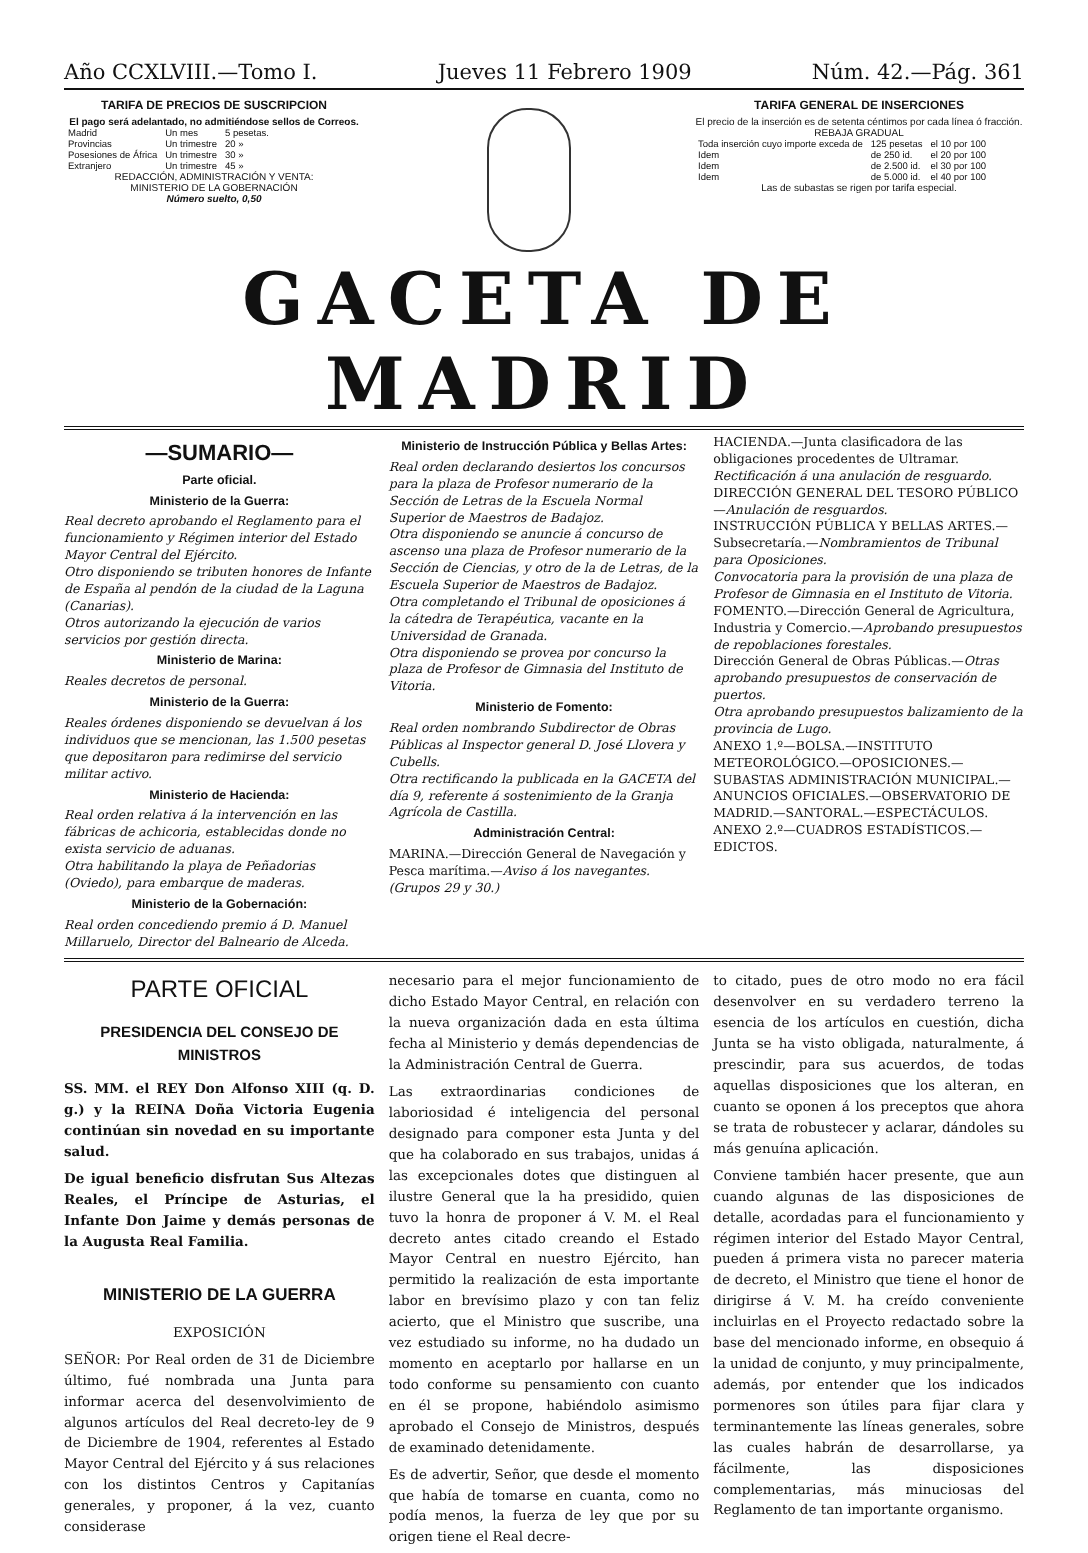Año CCXLVIII.—Tomo I. Jueves 11 Febrero 1909 Núm. 42.—Pág. 361
TARIFA DE PRECIOS DE SUSCRIPCION
El pago será adelantado, no admitiéndose sellos de Correos.
| Madrid | Un mes | 5 pesetas. |
| Provincias | Un trimestre | 20 » |
| Posesiones de África | Un trimestre | 30 » |
| Extranjero | Un trimestre | 45 » |
REDACCIÓN, ADMINISTRACIÓN Y VENTA:
MINISTERIO DE LA GOBERNACIÓN
Número suelto, 0,50
TARIFA GENERAL DE INSERCIONES
El precio de la inserción es de setenta céntimos por cada línea ó fracción.
REBAJA GRADUAL
| Toda inserción cuyo importe exceda de | 125 pesetas | el 10 por 100 |
| Idem | de 250 id. | el 20 por 100 |
| Idem | de 2.500 id. | el 30 por 100 |
| Idem | de 5.000 id. | el 40 por 100 |
Las de subastas se rigen por tarifa especial.
GACETA DE MADRID
—SUMARIO—
Parte oficial.
Ministerio de la Guerra:
Real decreto aprobando el Reglamento para el funcionamiento y Régimen interior del Estado Mayor Central del Ejército.
Otro disponiendo se tributen honores de Infante de España al pendón de la ciudad de la Laguna (Canarias).
Otros autorizando la ejecución de varios servicios por gestión directa.
Ministerio de Marina:
Reales decretos de personal.
Ministerio de la Guerra:
Reales órdenes disponiendo se devuelvan á los individuos que se mencionan, las 1.500 pesetas que depositaron para redimirse del servicio militar activo.
Ministerio de Hacienda:
Real orden relativa á la intervención en las fábricas de achicoria, establecidas donde no exista servicio de aduanas.
Otra habilitando la playa de Peñadorias (Oviedo), para embarque de maderas.
Ministerio de la Gobernación:
Real orden concediendo premio á D. Manuel Millaruelo, Director del Balneario de Alceda.
Ministerio de Instrucción Pública y Bellas Artes:
Real orden declarando desiertos los concursos para la plaza de Profesor numerario de la Sección de Letras de la Escuela Normal Superior de Maestros de Badajoz.
Otra disponiendo se anuncie á concurso de ascenso una plaza de Profesor numerario de la Sección de Ciencias, y otro de la de Letras, de la Escuela Superior de Maestros de Badajoz.
Otra completando el Tribunal de oposiciones á la cátedra de Terapéutica, vacante en la Universidad de Granada.
Otra disponiendo se provea por concurso la plaza de Profesor de Gimnasia del Instituto de Vitoria.
Ministerio de Fomento:
Real orden nombrando Subdirector de Obras Públicas al Inspector general D. José Llovera y Cubells.
Otra rectificando la publicada en la GACETA del día 9, referente á sostenimiento de la Granja Agrícola de Castilla.
Administración Central:
MARINA.—Dirección General de Navegación y Pesca marítima.—Aviso á los navegantes. (Grupos 29 y 30.)
HACIENDA.—Junta clasificadora de las obligaciones procedentes de Ultramar. Rectificación á una anulación de resguardo.
DIRECCIÓN GENERAL DEL TESORO PÚBLICO—Anulación de resguardos.
INSTRUCCIÓN PÚBLICA Y BELLAS ARTES.—Subsecretaría.—Nombramientos de Tribunal para Oposiciones.
Convocatoria para la provisión de una plaza de Profesor de Gimnasia en el Instituto de Vitoria.
FOMENTO.—Dirección General de Agricultura, Industria y Comercio.—Aprobando presupuestos de repoblaciones forestales.
Dirección General de Obras Públicas.—Otras aprobando presupuestos de conservación de puertos.
Otra aprobando presupuestos balizamiento de la provincia de Lugo.
ANEXO 1.º—BOLSA.—INSTITUTO METEOROLÓGICO.—OPOSICIONES.—SUBASTAS ADMINISTRACIÓN MUNICIPAL.—ANUNCIOS OFICIALES.—OBSERVATORIO DE MADRID.—SANTORAL.—ESPECTÁCULOS.
ANEXO 2.º—CUADROS ESTADÍSTICOS.—EDICTOS.
PARTE OFICIAL
PRESIDENCIA DEL CONSEJO DE MINISTROS
SS. MM. el REY Don Alfonso XIII (q. D. g.) y la REINA Doña Victoria Eugenia continúan sin novedad en su importante salud.
De igual beneficio disfrutan Sus Altezas Reales, el Príncipe de Asturias, el Infante Don Jaime y demás personas de la Augusta Real Familia.
MINISTERIO DE LA GUERRA
EXPOSICIÓN
SEÑOR: Por Real orden de 31 de Diciembre último, fué nombrada una Junta para informar acerca del desenvolvimiento de algunos artículos del Real decreto-ley de 9 de Diciembre de 1904, referentes al Estado Mayor Central del Ejército y á sus relaciones con los distintos Centros y Capitanías generales, y proponer, á la vez, cuanto considerase
necesario para el mejor funcionamiento de dicho Estado Mayor Central, en relación con la nueva organización dada en esta última fecha al Ministerio y demás dependencias de la Administración Central de Guerra.
Las extraordinarias condiciones de laboriosidad é inteligencia del personal designado para componer esta Junta y del que ha colaborado en sus trabajos, unidas á las excepcionales dotes que distinguen al ilustre General que la ha presidido, quien tuvo la honra de proponer á V. M. el Real decreto antes citado creando el Estado Mayor Central en nuestro Ejército, han permitido la realización de esta importante labor en brevísimo plazo y con tan feliz acierto, que el Ministro que suscribe, una vez estudiado su informe, no ha dudado un momento en aceptarlo por hallarse en un todo conforme su pensamiento con cuanto en él se propone, habiéndolo asimismo aprobado el Consejo de Ministros, después de examinado detenidamente.
Es de advertir, Señor, que desde el momento que había de tomarse en cuanta, como no podía menos, la fuerza de ley que por su origen tiene el Real decre-
to citado, pues de otro modo no era fácil desenvolver en su verdadero terreno la esencia de los artículos en cuestión, dicha Junta se ha visto obligada, naturalmente, á prescindir, para sus acuerdos, de todas aquellas disposiciones que los alteran, en cuanto se oponen á los preceptos que ahora se trata de robustecer y aclarar, dándoles su más genuína aplicación.
Conviene también hacer presente, que aun cuando algunas de las disposiciones de detalle, acordadas para el funcionamiento y régimen interior del Estado Mayor Central, pueden á primera vista no parecer materia de decreto, el Ministro que tiene el honor de dirigirse á V. M. ha creído conveniente incluirlas en el Proyecto redactado sobre la base del mencionado informe, en obsequio á la unidad de conjunto, y muy principalmente, además, por entender que los indicados pormenores son útiles para fijar clara y terminantemente las líneas generales, sobre las cuales habrán de desarrollarse, ya fácilmente, las disposiciones complementarias, más minuciosas del Reglamento de tan importante organismo.